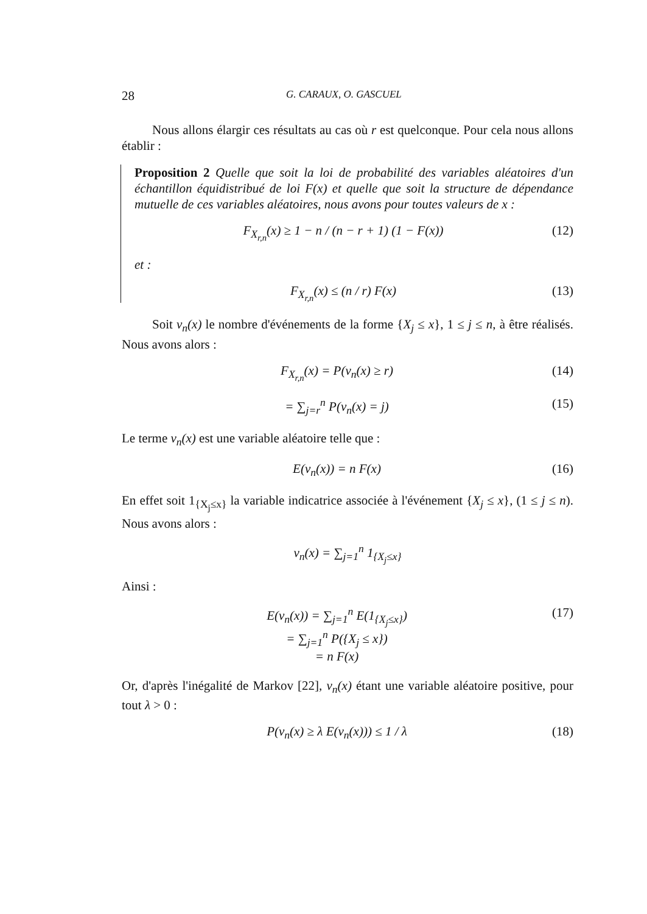28 G. CARAUX, O. GASCUEL
Nous allons élargir ces résultats au cas où r est quelconque. Pour cela nous allons établir :
Proposition 2 Quelle que soit la loi de probabilité des variables aléatoires d'un échantillon équidistribué de loi F(x) et quelle que soit la structure de dépendance mutuelle de ces variables aléatoires, nous avons pour toutes valeurs de x :
F<sub>X<sub>r,n</sub></sub>(x) ≥ 1 − n / (n − r + 1) (1 − F(x)) (12)
et :
F<sub>X<sub>r,n</sub></sub>(x) ≤ (n / r) F(x) (13)
Soit ν<sub>n</sub>(x) le nombre d'événements de la forme {X<sub>j</sub> ≤ x}, 1 ≤ j ≤ n, à être réalisés. Nous avons alors :
F<sub>X<sub>r,n</sub></sub>(x) = P(ν<sub>n</sub>(x) ≥ r) (14)
= ∑<sub>j=r</sub><sup>n</sup> P(ν<sub>n</sub>(x) = j) (15)
Le terme ν<sub>n</sub>(x) est une variable aléatoire telle que :
E(ν<sub>n</sub>(x)) = n F(x) (16)
En effet soit 1<sub>{X<sub>j</sub>≤x}</sub> la variable indicatrice associée à l'événement {X<sub>j</sub> ≤ x}, (1 ≤ j ≤ n). Nous avons alors :
ν<sub>n</sub>(x) = ∑<sub>j=1</sub><sup>n</sup> 1<sub>{X<sub>j</sub>≤x}</sub>
Ainsi :
E(ν<sub>n</sub>(x)) = ∑<sub>j=1</sub><sup>n</sup> E(1<sub>{X<sub>j</sub>≤x}</sub>)
= ∑<sub>j=1</sub><sup>n</sup> P({X<sub>j</sub> ≤ x})
= n F(x) (17)
Or, d'après l'inégalité de Markov [22], ν<sub>n</sub>(x) étant une variable aléatoire positive, pour tout λ > 0 :
P(ν<sub>n</sub>(x) ≥ λ E(ν<sub>n</sub>(x))) ≤ 1 / λ (18)